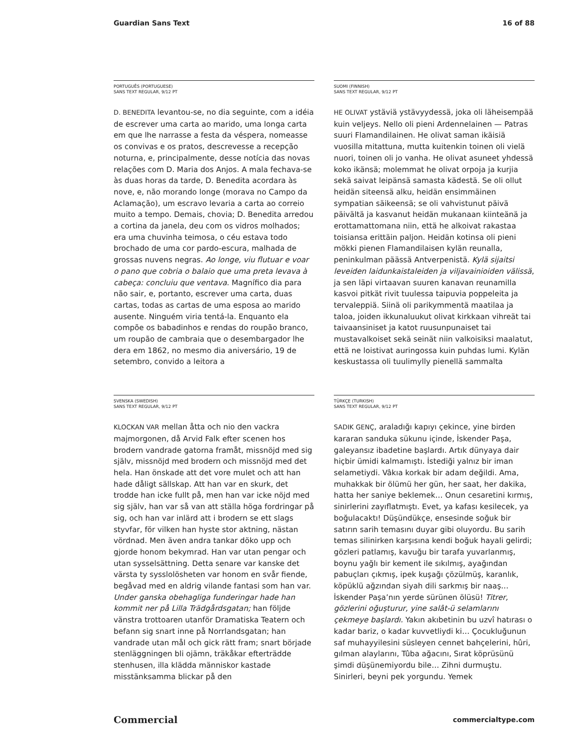Guardian Sans Text 16 of 88
PORTUGUÊS (PORTUGUESE)
SANS TEXT REGULAR, 9/12 PT
D. BENEDITA levantou-se, no dia seguinte, com a idéia de escrever uma carta ao marido, uma longa carta em que lhe narrasse a festa da véspera, nomeasse os convivas e os pratos, descrevesse a recepção noturna, e, principalmente, desse notícia das novas relações com D. Maria dos Anjos. A mala fechava-se às duas horas da tarde, D. Benedita acordara às nove, e, não morando longe (morava no Campo da Aclamação), um escravo levaria a carta ao correio muito a tempo. Demais, chovia; D. Benedita arredou a cortina da janela, deu com os vidros molhados; era uma chuvinha teimosa, o céu estava todo brochado de uma cor pardo-escura, malhada de grossas nuvens negras. Ao longe, viu flutuar e voar o pano que cobria o balaio que uma preta levava à cabeça: concluiu que ventava. Magnífico dia para não sair, e, portanto, escrever uma carta, duas cartas, todas as cartas de uma esposa ao marido ausente. Ninguém viria tentá-la. Enquanto ela compõe os babadinhos e rendas do roupão branco, um roupão de cambraia que o desembargador lhe dera em 1862, no mesmo dia aniversário, 19 de setembro, convido a leitora a
SUOMI (FINNISH)
SANS TEXT REGULAR, 9/12 PT
HE OLIVAT ystäviä ystävyydessä, joka oli läheisempää kuin veljeys. Nello oli pieni Ardennelainen — Patras suuri Flamandilainen. He olivat saman ikäisiä vuosilla mitattuna, mutta kuitenkin toinen oli vielä nuori, toinen oli jo vanha. He olivat asuneet yhdessä koko ikänsä; molemmat he olivat orpoja ja kurjia sekä saivat leipänsä samasta kädestä. Se oli ollut heidän siteensä alku, heidän ensimmäinen sympatian säikeensä; se oli vahvistunut päivä päivältä ja kasvanut heidän mukanaan kiinteänä ja erottamattomana niin, että he alkoivat rakastaa toisiansa erittäin paljon. Heidän kotinsa oli pieni mökki pienen Flamandilaisen kylän reunalla, peninkulman päässä Antverpenistä. Kylä sijaitsi leveiden laidunkaistaleiden ja viljavainioiden välissä, ja sen läpi virtaavan suuren kanavan reunamilla kasvoi pitkät rivit tuulessa taipuvia poppeleita ja tervaleppiä. Siinä oli parikymmentä maatilaa ja taloa, joiden ikkunaluukut olivat kirkkaan vihreät tai taivaansiniset ja katot ruusunpunaiset tai mustavalkoiset sekä seinät niin valkoisiksi maalatut, että ne loistivat auringossa kuin puhdas lumi. Kylän keskustassa oli tuulimylly pienellä sammalta
SVENSKA (SWEDISH)
SANS TEXT REGULAR, 9/12 PT
KLOCKAN VAR mellan åtta och nio den vackra majmorgonen, då Arvid Falk efter scenen hos brodern vandrade gatorna framåt, missnöjd med sig själv, missnöjd med brodern och missnöjd med det hela. Han önskade att det vore mulet och att han hade dåligt sällskap. Att han var en skurk, det trodde han icke fullt på, men han var icke nöjd med sig själv, han var så van att ställa höga fordringar på sig, och han var inlärd att i brodern se ett slags styvfar, för vilken han hyste stor aktning, nästan vördnad. Men även andra tankar döko upp och gjorde honom bekymrad. Han var utan pengar och utan sysselsättning. Detta senare var kanske det värsta ty sysslolösheten var honom en svår fiende, begåvad med en aldrig vilande fantasi som han var. Under ganska obehagliga funderingar hade han kommit ner på Lilla Trädgårdsgatan; han följde vänstra trottoaren utanför Dramatiska Teatern och befann sig snart inne på Norrlandsgatan; han vandrade utan mål och gick rätt fram; snart började stenläggningen bli ojämn, träkåkar efterträdde stenhusen, illa klädda människor kastade misstänksamma blickar på den
TÜRKÇE (TURKISH)
SANS TEXT REGULAR, 9/12 PT
SADIK GENÇ, araladığı kapıyı çekince, yine birden kararan sanduka sükunu içinde, İskender Paşa, galeyansız ibadetine başlardı. Artık dünyaya dair hiçbir ümidi kalmamıştı. İstediği yalnız bir iman selametiydi. Vâkıa korkak bir adam değildi. Ama, muhakkak bir ölümü her gün, her saat, her dakika, hatta her saniye beklemek… Onun cesaretini kırmış, sinirlerini zayıflatmıştı. Evet, ya kafası kesilecek, ya boğulacaktı! Düşündükçe, ensesinde soğuk bir satırın sarih temasını duyar gibi oluyordu. Bu sarih temas silinirken karşısına kendi boğuk hayali gelirdi; gözleri patlamış, kavuğu bir tarafa yuvarlanmış, boynu yağlı bir kement ile sıkılmış, ayağından pabuçları çıkmış, ipek kuşağı çözülmüş, karanlık, köpüklü ağzından siyah dili sarkmış bir naaş… İskender Paşa’nın yerde sürünen ölüsü! Titrer, gözlerini oğuşturur, yine salât-ü selamlarını çekmeye başlardı. Yakın akıbetinin bu uzvî hatırası o kadar bariz, o kadar kuvvetliydi ki… Çocukluğunun saf muhayyilesini süsleyen cennet bahçelerini, hûri, gılman alaylarını, Tûba ağacını, Sırat köprüsünü şimdi düşünemiyordu bile… Zihni durmuştu. Sinirleri, beyni pek yorgundu. Yemek
Commercial commercialtype.com